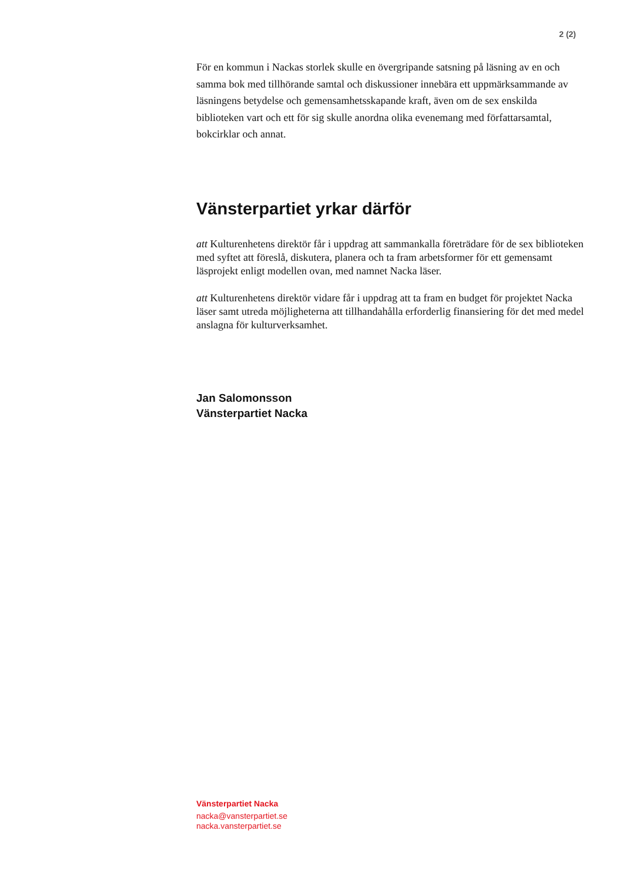2 (2)
För en kommun i Nackas storlek skulle en övergripande satsning på läsning av en och samma bok med tillhörande samtal och diskussioner innebära ett uppmärksammande av läsningens betydelse och gemensamhetsskapande kraft, även om de sex enskilda biblioteken vart och ett för sig skulle anordna olika evenemang med författarsamtal, bokcirklar och annat.
Vänsterpartiet yrkar därför
att Kulturenhetens direktör får i uppdrag att sammankalla företrädare för de sex biblioteken med syftet att föreslå, diskutera, planera och ta fram arbetsformer för ett gemensamt läsprojekt enligt modellen ovan, med namnet Nacka läser.
att Kulturenhetens direktör vidare får i uppdrag att ta fram en budget för projektet Nacka läser samt utreda möjligheterna att tillhandahålla erforderlig finansiering för det med medel anslagna för kulturverksamhet.
Jan Salomonsson
Vänsterpartiet Nacka
Vänsterpartiet Nacka
nacka@vansterpartiet.se
nacka.vansterpartiet.se